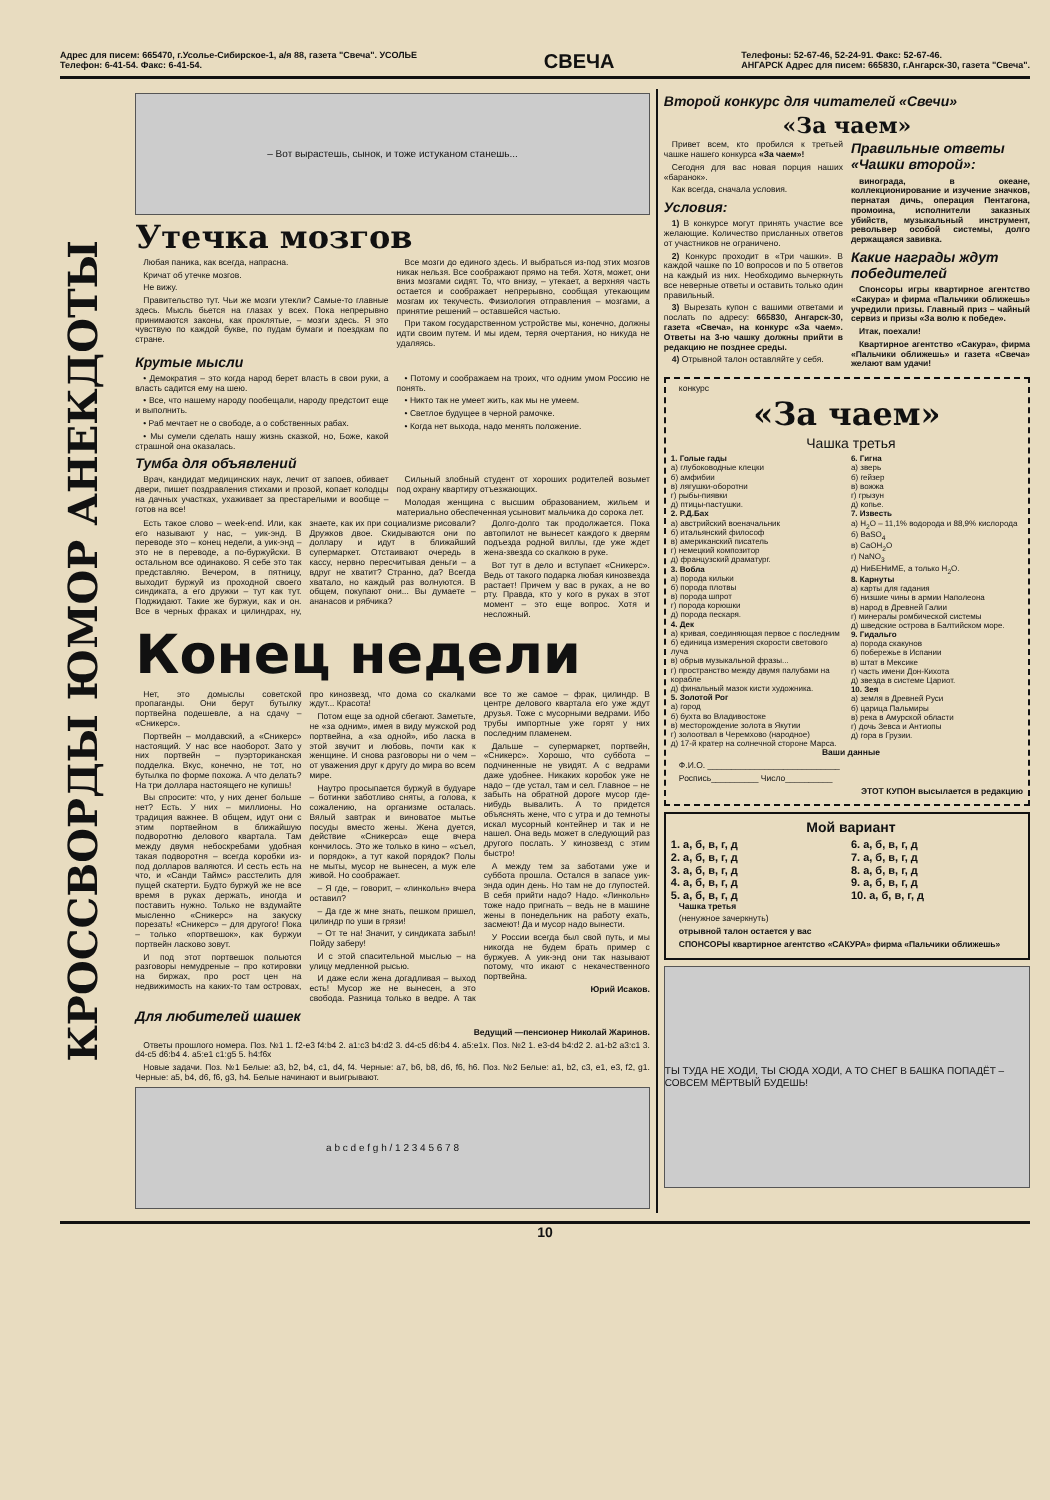Адрес для писем: 665470, г.Усолье-Сибирское-1, а/я 88, газета "Свеча". УСОЛЬЕ
Телефон: 6-41-54. Факс: 6-41-54. СВЕЧА Телефоны: 52-67-46, 52-24-91. Факс: 52-67-46.
АНГАРСК Адрес для писем: 665830, г.Ангарск-30, газета "Свеча".
КРОССВОРДЫ ЮМОР АНЕКДОТЫ
– Вот вырастешь, сынок, и тоже истуканом станешь...
Утечка мозгов
Любая паника, как всегда, напрасна.
Кричат об утечке мозгов.
Не вижу.
Правительство тут. Чьи же мозги утекли? Самые-то главные здесь. Мысль бьется на глазах у всех. Пока непрерывно принимаются законы, как проклятые, – мозги здесь. Я это чувствую по каждой букве, по пудам бумаги и поездкам по стране.
Все мозги до единого здесь. И выбраться из-под этих мозгов никак нельзя. Все соображают прямо на тебя. Хотя, может, они вниз мозгами сидят. То, что внизу, – утекает, а верхняя часть остается и соображает непрерывно, сообщая утекающим мозгам их текучесть. Физиология отправления – мозгами, а принятие решений – оставшейся частью.
При таком государственном устройстве мы, конечно, должны идти своим путем. И мы идем, теряя очертания, но никуда не удаляясь.
Крутые мысли
• Демократия – это когда народ берет власть в свои руки, а власть садится ему на шею.
• Все, что нашему народу пообещали, народу предстоит еще и выполнить.
• Раб мечтает не о свободе, а о собственных рабах.
• Мы сумели сделать нашу жизнь сказкой, но, Боже, какой страшной она оказалась.
• Потому и соображаем на троих, что одним умом Россию не понять.
• Никто так не умеет жить, как мы не умеем.
• Светлое будущее в черной рамочке.
• Когда нет выхода, надо менять положение.
Тумба для объявлений
Врач, кандидат медицинских наук, лечит от запоев, обивает двери, пишет поздравления стихами и прозой, копает колодцы на дачных участках, ухаживает за престарелыми и вообще – готов на все!
Сильный злобный студент от хороших родителей возьмет под охрану квартиру отъезжающих.
Молодая женщина с высшим образованием, жильем и материально обеспеченная усыновит мальчика до сорока лет.
Есть такое слово – week-end. Или, как его называют у нас, – уик-энд. В переводе это – конец недели, а уик-энд – это не в переводе, а по-буржуйски. В остальном все одинаково. Я себе это так представляю. Вечером, в пятницу, выходит буржуй из проходной своего синдиката, а его дружки – тут как тут. Поджидают. Такие же буржуи, как и он. Все в черных фраках и цилиндрах, ну, знаете, как их при социализме рисовали? Дружков двое. Скидываются они по доллару и идут в ближайший супермаркет. Отстаивают очередь в кассу, нервно пересчитывая деньги – а вдруг не хватит? Странно, да? Всегда хватало, но каждый раз волнуются. В общем, покупают они... Вы думаете – ананасов и рябчика?
Долго-долго так продолжается. Пока автопилот не вынесет каждого к дверям подъезда родной виллы, где уже ждет жена-звезда со скалкою в руке.
Вот тут в дело и вступает «Сникерс». Ведь от такого подарка любая кинозвезда растает! Причем у вас в руках, а не во рту. Правда, кто у кого в руках в этот момент – это еще вопрос. Хотя и несложный.
Конец недели
Нет, это домыслы советской пропаганды. Они берут бутылку портвейна подешевле, а на сдачу – «Сникерс».
Портвейн – молдавский, а «Сникерс» настоящий. У нас все наоборот. Зато у них портвейн – пуэрториканская подделка. Вкус, конечно, не тот, но бутылка по форме похожа. А что делать? На три доллара настоящего не купишь!
Вы спросите: что, у них денег больше нет? Есть. У них – миллионы. Но традиция важнее. В общем, идут они с этим портвейном в ближайшую подворотню делового квартала. Там между двумя небоскребами удобная такая подворотня – всегда коробки из-под долларов валяются. И сесть есть на что, и «Санди Таймс» расстелить для пущей скатерти. Будто буржуй же не все время в руках держать, иногда и поставить нужно. Только не вздумайте мысленно «Сникерс» на закуску порезать! «Сникерс» – для другого! Пока – только «портвешок», как буржуи портвейн ласково зовут.
И под этот портвешок польются разговоры немудреные – про котировки на биржах, про рост цен на недвижимость на каких-то там островах, про кинозвезд, что дома со скалками ждут... Красота!
Потом еще за одной сбегают. Заметьте, не «за одним», имея в виду мужской род портвейна, а «за одной», ибо ласка в этой звучит и любовь, почти как к женщине. И снова разговоры ни о чем – от уважения друг к другу до мира во всем мире.
Наутро просыпается буржуй в будуаре – ботинки заботливо сняты, а голова, к сожалению, на организме осталась. Вялый завтрак и виноватое мытье посуды вместо жены. Жена дуется, действие «Сникерса» еще вчера кончилось. Это же только в кино – «съел, и порядок», а тут какой порядок? Полы не мыты, мусор не вынесен, а муж еле живой. Но соображает.
– Я где, – говорит, – «линкольн» вчера оставил?
– Да где ж мне знать, пешком пришел, цилиндр по уши в грязи!
– От те на! Значит, у синдиката забыл! Пойду заберу!
И с этой спасительной мыслью – на улицу медленной рысью.
И даже если жена догадливая – выход есть! Мусор же не вынесен, а это свобода. Разница только в ведре. А так все то же самое – фрак, цилиндр. В центре делового квартала его уже ждут друзья. Тоже с мусорными ведрами. Ибо трубы импортные уже горят у них последним пламенем.
Дальше – супермаркет, портвейн, «Сникерс». Хорошо, что суббота – подчиненные не увидят. А с ведрами даже удобнее. Никаких коробок уже не надо – где устал, там и сел. Главное – не забыть на обратной дороге мусор где-нибудь вывалить. А то придется объяснять жене, что с утра и до темноты искал мусорный контейнер и так и не нашел. Она ведь может в следующий раз другого послать. У кинозвезд с этим быстро!
А между тем за заботами уже и суббота прошла. Остался в запасе уик-энда один день. Но там не до глупостей. В себя прийти надо? Надо. «Линкольн» тоже надо пригнать – ведь не в машине жены в понедельник на работу ехать, засмеют! Да и мусор надо вынести.
У России всегда был свой путь, и мы никогда не будем брать пример с буржуев. А уик-энд они так называют потому, что икают с некачественного портвейна.
Юрий Исаков.
Для любителей шашек
Ведущий —пенсионер Николай Жаринов.
Ответы прошлого номера. Поз. №1 1. f2-e3 f4:b4 2. a1:c3 b4:d2 3. d4-c5 d6:b4 4. a5:e1x. Поз. №2 1. e3-d4 b4:d2 2. a1-b2 a3:c1 3. d4-c5 d6:b4 4. a5:e1 c1:g5 5. h4:f6x
Новые задачи. Поз. №1 Белые: a3, b2, b4, c1, d4, f4. Черные: a7, b6, b8, d6, f6, h6. Поз. №2 Белые: a1, b2, c3, e1, e3, f2, g1. Черные: a5, b4, d6, f6, g3, h4. Белые начинают и выигрывают.
a b c d e f g h / 1 2 3 4 5 6 7 8
Второй конкурс для читателей «Свечи»
«За чаем»
Привет всем, кто пробился к третьей чашке нашего конкурса «За чаем»!
Сегодня для вас новая порция наших «баранок».
Как всегда, сначала условия.
Условия:
1) В конкурсе могут принять участие все желающие. Количество присланных ответов от участников не ограничено.
2) Конкурс проходит в «Три чашки». В каждой чашке по 10 вопросов и по 5 ответов на каждый из них. Необходимо вычеркнуть все неверные ответы и оставить только один правильный.
3) Вырезать купон с вашими ответами и послать по адресу: 665830, Ангарск-30, газета «Свеча», на конкурс «За чаем». Ответы на 3-ю чашку должны прийти в редакцию не позднее среды.
4) Отрывной талон оставляйте у себя.
Правильные ответы «Чашки второй»:
винограда, в океане, коллекционирование и изучение значков, пернатая дичь, операция Пентагона, промоина, исполнители заказных убийств, музыкальный инструмент, револьвер особой системы, долго держащаяся завивка.
Какие награды ждут победителей
Спонсоры игры квартирное агентство «Сакура» и фирма «Пальчики оближешь» учредили призы. Главный приз – чайный сервиз и призы «За волю к победе».
Итак, поехали!
Квартирное агентство «Сакура», фирма «Пальчики оближешь» и газета «Свеча» желают вам удачи!
конкурс
«За чаем»
Чашка третья
1. Голые гады
а) глубоководные клецки
б) амфибии
в) лягушки-оборотни
г) рыбы-пиявки
д) птицы-пастушки.
2. Р.Д.Бах
а) австрийский военачальник
б) итальянский философ
в) американский писатель
г) немецкий композитор
д) французский драматург.
3. Вобла
а) порода кильки
б) порода плотвы
в) порода шпрот
г) порода корюшки
д) порода пескаря.
4. Дек
а) кривая, соединяющая первое с последним
б) единица измерения скорости светового луча
в) обрыв музыкальной фразы...
г) пространство между двумя палубами на корабле
д) финальный мазок кисти художника.
5. Золотой Рог
а) город
б) бухта во Владивостоке
в) месторождение золота в Якутии
г) золоотвал в Черемхово (народное)
д) 17-й кратер на солнечной стороне Марса.
6. Гигна
а) зверь
б) гейзер
в) вожжа
г) грызун
д) копье.
7. Известь
а) H<sub>2</sub>O – 11,1% водорода и 88,9% кислорода
б) BaSO<sub>4</sub>
в) CaOH<sub>2</sub>O
г) NaNO<sub>3</sub>
д) НиБЕНиМЕ, а только H<sub>2</sub>O.
8. Карнуты
а) карты для гадания
б) низшие чины в армии Наполеона
в) народ в Древней Галии
г) минералы ромбической системы
д) шведские острова в Балтийском море.
9. Гидальго
а) порода скакунов
б) побережье в Испании
в) штат в Мексике
г) часть имени Дон-Кихота
д) звезда в системе Цариот.
10. Зея
а) земля в Древней Руси
б) царица Пальмиры
в) река в Амурской области
г) дочь Зевса и Антиопы
д) гора в Грузии.
Ваши данные
Ф.И.О. ____________________________
Роспись__________ Число__________
ЭТОТ КУПОН высылается в редакцию
Мой вариант
1. а, б, в, г, д
2. а, б, в, г, д
3. а, б, в, г, д
4. а, б, в, г, д
5. а, б, в, г, д
6. а, б, в, г, д
7. а, б, в, г, д
8. а, б, в, г, д
9. а, б, в, г, д
10. а, б, в, г, д
Чашка третья
(ненужное зачеркнуть)
отрывной талон остается у вас
СПОНСОРЫ квартирное агентство «САКУРА» фирма «Пальчики оближешь»
ТЫ ТУДА НЕ ХОДИ, ТЫ СЮДА ХОДИ, А ТО СНЕГ В БАШКА ПОПАДЁТ – СОВСЕМ МЁРТВЫЙ БУДЕШЬ!
10